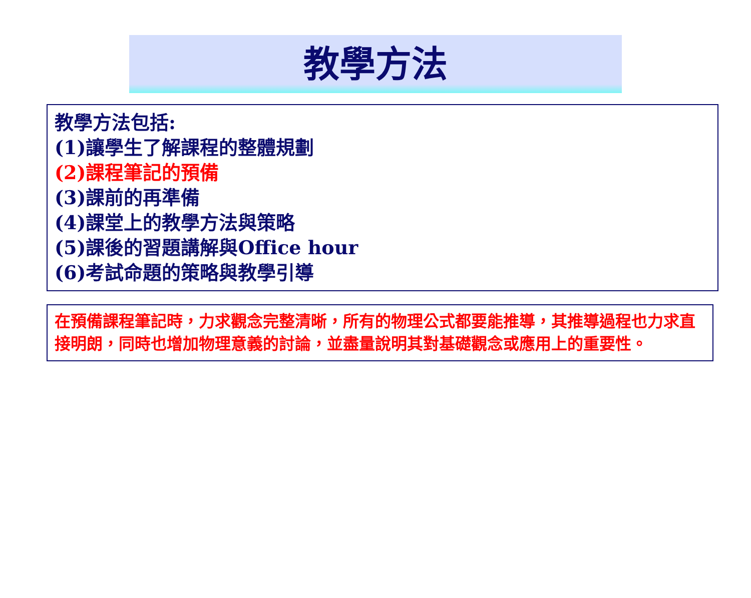教學方法
教學方法包括:
(1)讓學生了解課程的整體規劃
(2)課程筆記的預備
(3)課前的再準備
(4)課堂上的教學方法與策略
(5)課後的習題講解與Office hour
(6)考試命題的策略與教學引導
在預備課程筆記時，力求觀念完整清晰，所有的物理公式都要能推導，其推導過程也力求直接明朗，同時也增加物理意義的討論，並盡量說明其對基礎觀念或應用上的重要性。